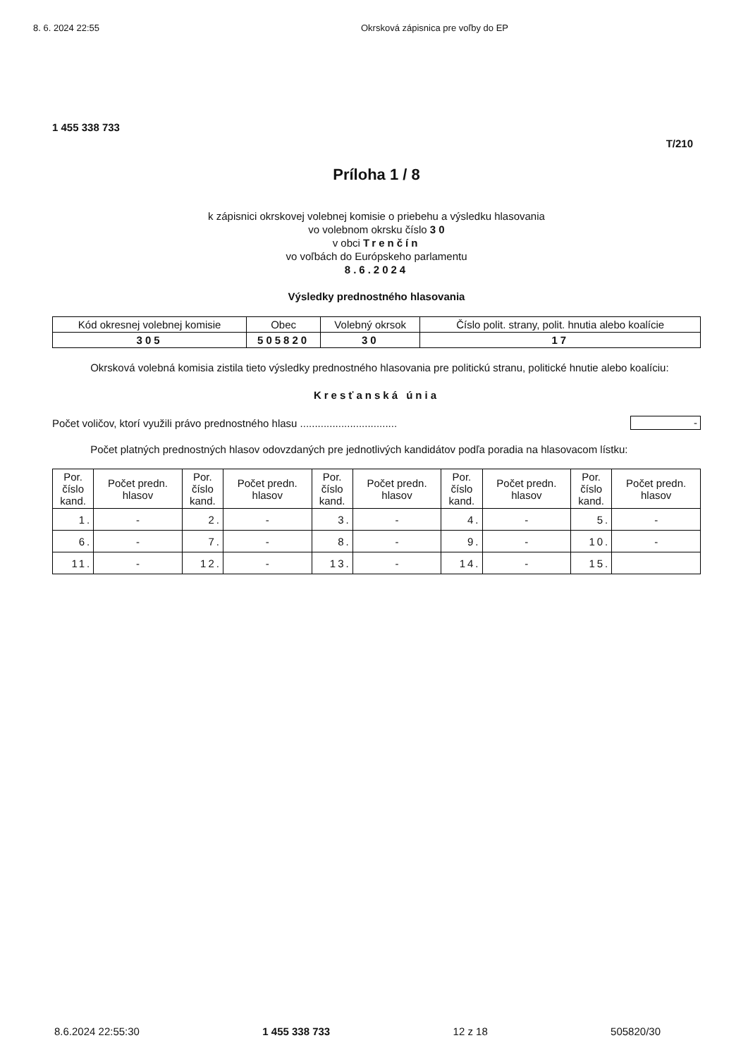8. 6. 2024 22:55 Okrsková zápisnica pre voľby do EP
1 455 338 733
T/210
Príloha 1 / 8
k zápisnici okrskovej volebnej komisie o priebehu a výsledku hlasovania
vo volebnom okrsku číslo 3 0
v obci Trenčín
vo voľbách do Európskeho parlamentu
8.6.2024
Výsledky prednostného hlasovania
| Kód okresnej volebnej komisie | Obec | Volebný okrsok | Číslo polit. strany, polit. hnutia alebo koalície |
| --- | --- | --- | --- |
| 305 | 505820 | 30 | 17 |
Okrsková volebná komisia zistila tieto výsledky prednostného hlasovania pre politickú stranu, politické hnutie alebo koalíciu:
Kresťanská únia
Počet voličov, ktorí využili právo prednostného hlasu ................................. -
Počet platných prednostných hlasov odovzdaných pre jednotlivých kandidátov podľa poradia na hlasovacom lístku:
| Por. číslo kand. | Počet predn. hlasov | Por. číslo kand. | Počet predn. hlasov | Por. číslo kand. | Počet predn. hlasov | Por. číslo kand. | Počet predn. hlasov | Por. číslo kand. | Počet predn. hlasov |
| --- | --- | --- | --- | --- | --- | --- | --- | --- | --- |
| 1. | - | 2. | - | 3. | - | 4. | - | 5. | - |
| 6. | - | 7. | - | 8. | - | 9. | - | 10. | - |
| 11. | - | 12. | - | 13. | - | 14. | - | 15. | |
8.6.2024 22:55:30 1 455 338 733 12 z 18 505820/30